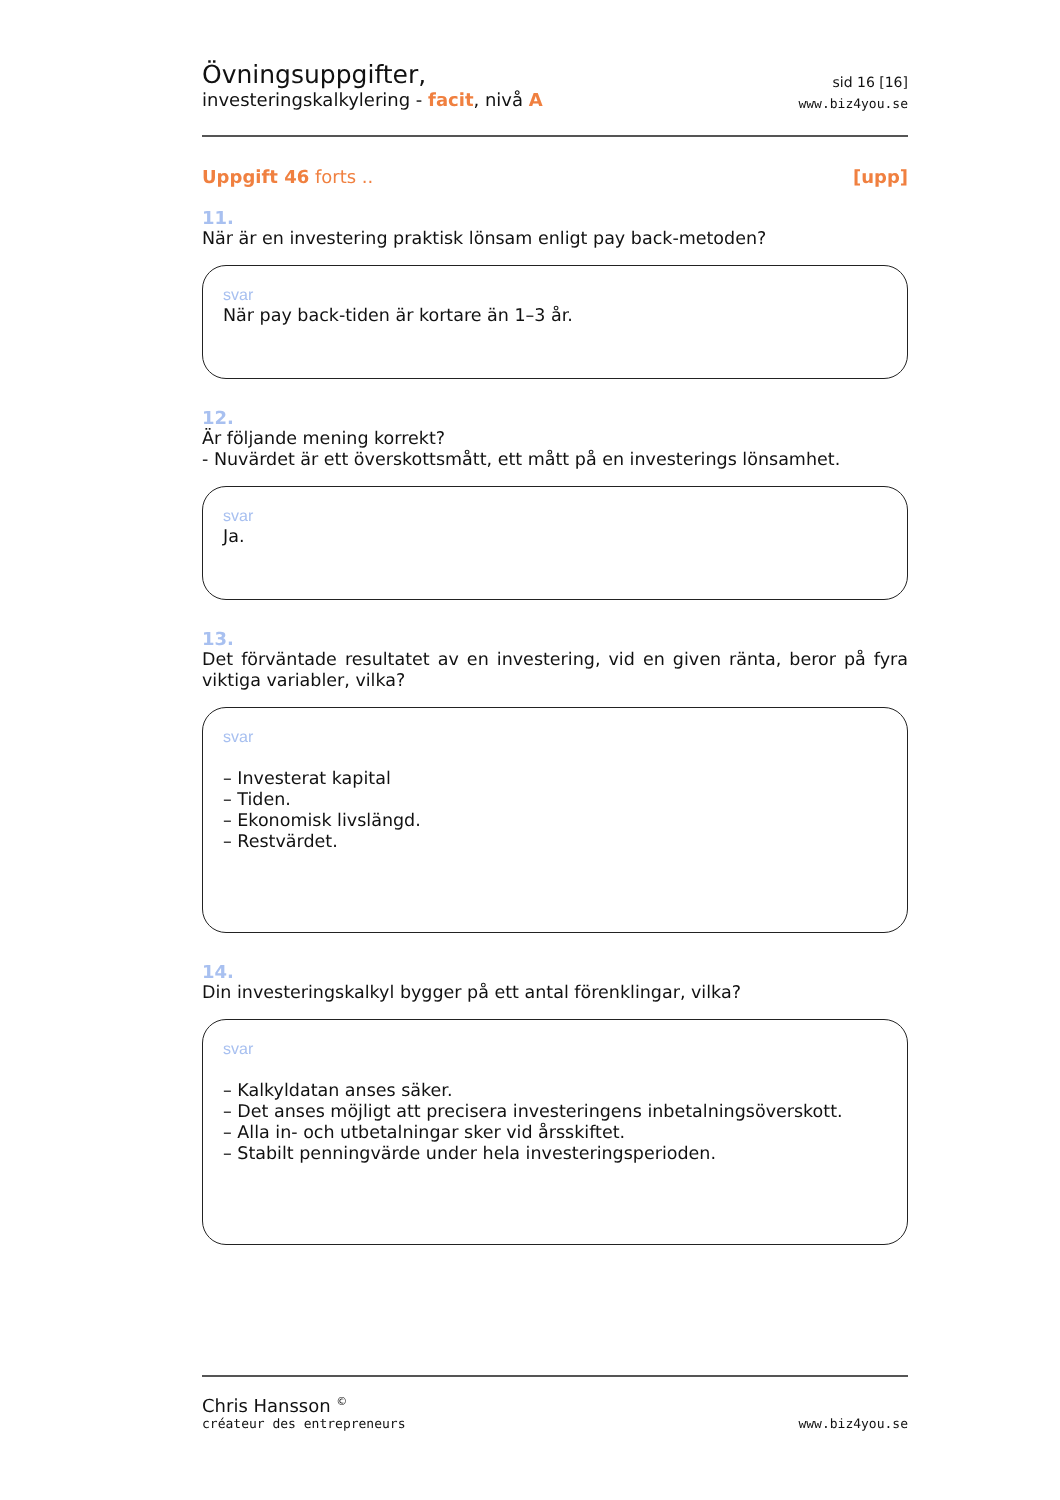Övningsuppgifter,
investeringskalkylering - facit, nivå A
sid 16 [16]
www.biz4you.se
Uppgift 46 forts .. [upp]
11.
När är en investering praktisk lönsam enligt pay back-metoden?
svar
När pay back-tiden är kortare än 1–3 år.
12.
Är följande mening korrekt?
- Nuvärdet är ett överskottsmått, ett mått på en investerings lönsamhet.
svar
Ja.
13.
Det förväntade resultatet av en investering, vid en given ränta, beror på fyra viktiga variabler, vilka?
svar
– Investerat kapital
– Tiden.
– Ekonomisk livslängd.
– Restvärdet.
14.
Din investeringskalkyl bygger på ett antal förenklingar, vilka?
svar
– Kalkyldatan anses säker.
– Det anses möjligt att precisera investeringens inbetalningsöverskott.
– Alla in- och utbetalningar sker vid årsskiftet.
– Stabilt penningvärde under hela investeringsperioden.
Chris Hansson <sup>©</sup>
créateur des entrepreneurs
www.biz4you.se